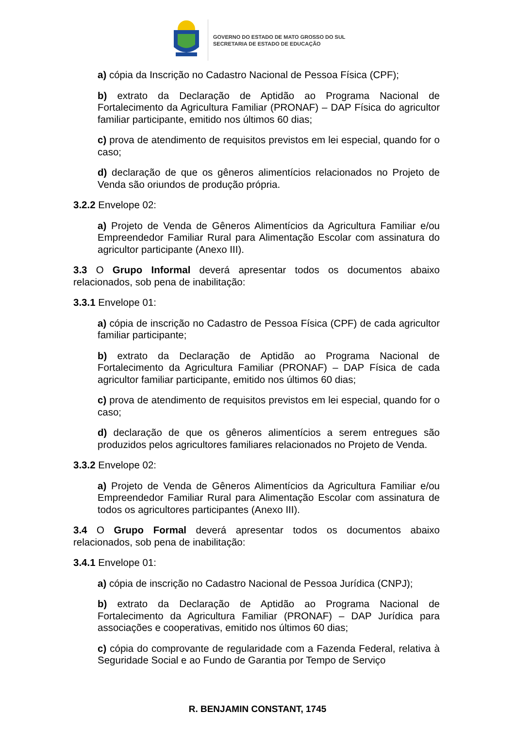GOVERNO DO ESTADO DE MATO GROSSO DO SUL
SECRETARIA DE ESTADO DE EDUCAÇÃO
a) cópia da Inscrição no Cadastro Nacional de Pessoa Física (CPF);
b) extrato da Declaração de Aptidão ao Programa Nacional de Fortalecimento da Agricultura Familiar (PRONAF) – DAP Física do agricultor familiar participante, emitido nos últimos 60 dias;
c) prova de atendimento de requisitos previstos em lei especial, quando for o caso;
d) declaração de que os gêneros alimentícios relacionados no Projeto de Venda são oriundos de produção própria.
3.2.2 Envelope 02:
a) Projeto de Venda de Gêneros Alimentícios da Agricultura Familiar e/ou Empreendedor Familiar Rural para Alimentação Escolar com assinatura do agricultor participante (Anexo III).
3.3 O Grupo Informal deverá apresentar todos os documentos abaixo relacionados, sob pena de inabilitação:
3.3.1 Envelope 01:
a) cópia de inscrição no Cadastro de Pessoa Física (CPF) de cada agricultor familiar participante;
b) extrato da Declaração de Aptidão ao Programa Nacional de Fortalecimento da Agricultura Familiar (PRONAF) – DAP Física de cada agricultor familiar participante, emitido nos últimos 60 dias;
c) prova de atendimento de requisitos previstos em lei especial, quando for o caso;
d) declaração de que os gêneros alimentícios a serem entregues são produzidos pelos agricultores familiares relacionados no Projeto de Venda.
3.3.2 Envelope 02:
a) Projeto de Venda de Gêneros Alimentícios da Agricultura Familiar e/ou Empreendedor Familiar Rural para Alimentação Escolar com assinatura de todos os agricultores participantes (Anexo III).
3.4 O Grupo Formal deverá apresentar todos os documentos abaixo relacionados, sob pena de inabilitação:
3.4.1 Envelope 01:
a) cópia de inscrição no Cadastro Nacional de Pessoa Jurídica (CNPJ);
b) extrato da Declaração de Aptidão ao Programa Nacional de Fortalecimento da Agricultura Familiar (PRONAF) – DAP Jurídica para associações e cooperativas, emitido nos últimos 60 dias;
c) cópia do comprovante de regularidade com a Fazenda Federal, relativa à Seguridade Social e ao Fundo de Garantia por Tempo de Serviço
R. BENJAMIN CONSTANT, 1745